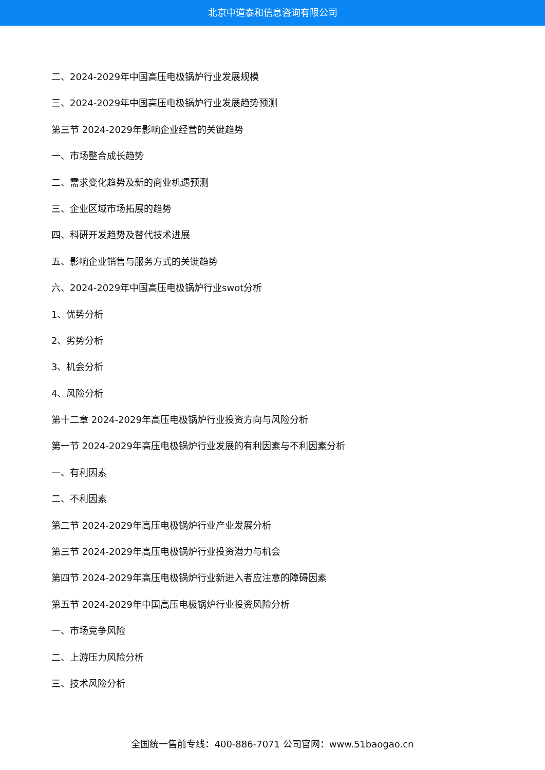北京中道泰和信息咨询有限公司
二、2024-2029年中国高压电极锅炉行业发展规模
三、2024-2029年中国高压电极锅炉行业发展趋势预测
第三节 2024-2029年影响企业经营的关键趋势
一、市场整合成长趋势
二、需求变化趋势及新的商业机遇预测
三、企业区域市场拓展的趋势
四、科研开发趋势及替代技术进展
五、影响企业销售与服务方式的关键趋势
六、2024-2029年中国高压电极锅炉行业swot分析
1、优势分析
2、劣势分析
3、机会分析
4、风险分析
第十二章 2024-2029年高压电极锅炉行业投资方向与风险分析
第一节 2024-2029年高压电极锅炉行业发展的有利因素与不利因素分析
一、有利因素
二、不利因素
第二节 2024-2029年高压电极锅炉行业产业发展分析
第三节 2024-2029年高压电极锅炉行业投资潜力与机会
第四节 2024-2029年高压电极锅炉行业新进入者应注意的障碍因素
第五节 2024-2029年中国高压电极锅炉行业投资风险分析
一、市场竞争风险
二、上游压力风险分析
三、技术风险分析
全国统一售前专线：400-886-7071 公司官网：www.51baogao.cn